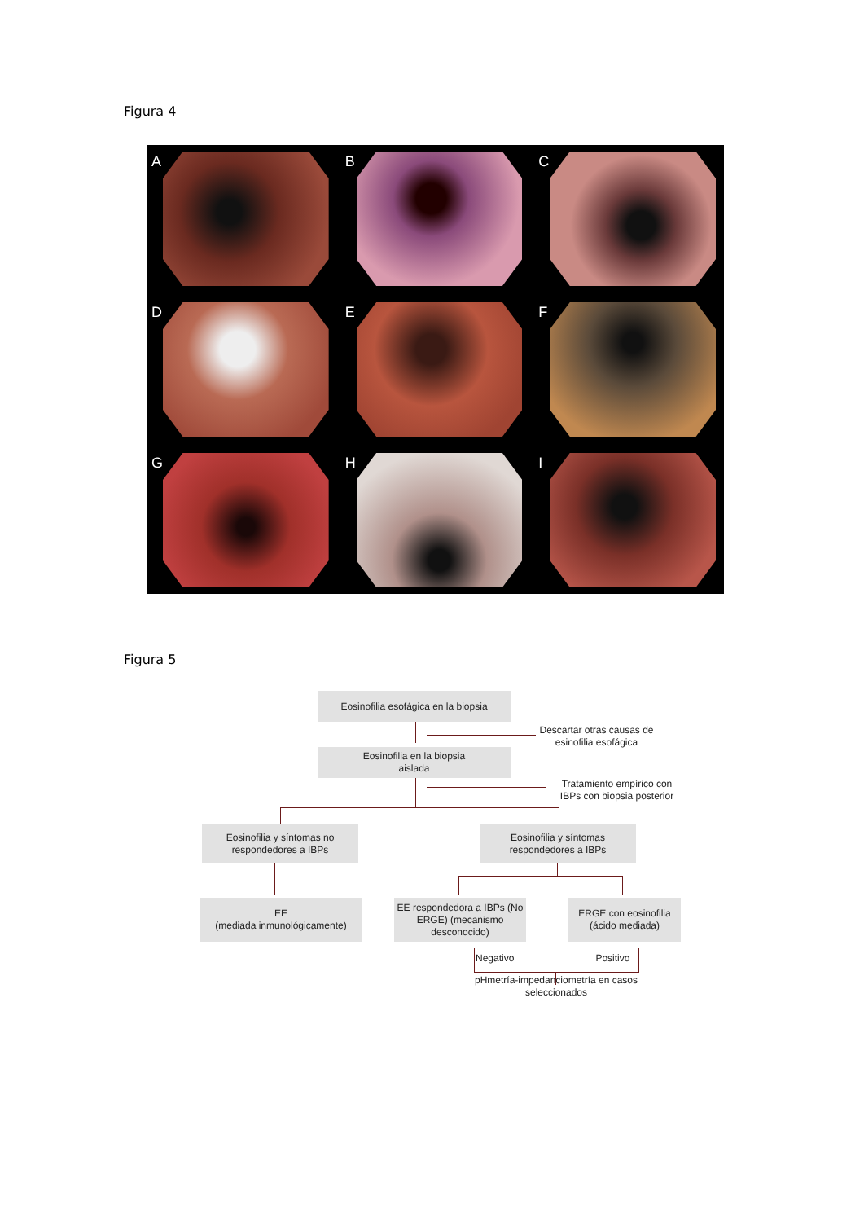Figura 4
A
B
C
D
E
F
G
H
I
Figura 5
Eosinofilia esofágica en la biopsia
Descartar otras causas de esinofilia esofágica
Eosinofilia en la biopsia
aislada
Tratamiento empírico con IBPs con biopsia posterior
Eosinofilia y síntomas no respondedores a IBPs
Eosinofilia y síntomas respondedores a IBPs
EE
(mediada inmunológicamente)
EE respondedora a IBPs (No ERGE) (mecanismo desconocido)
ERGE con eosinofilia (ácido mediada)
Negativo Positivo
pHmetría-impedanciometría en casos seleccionados